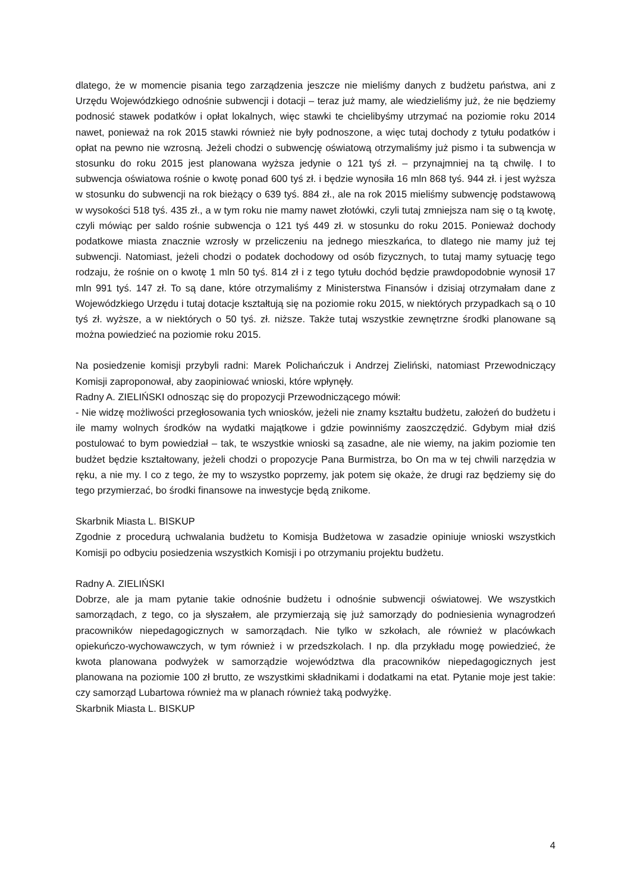dlatego, że w momencie pisania tego zarządzenia jeszcze nie mieliśmy danych z budżetu państwa, ani z Urzędu Wojewódzkiego odnośnie subwencji i dotacji – teraz już mamy, ale wiedzieliśmy już, że nie będziemy podnosić stawek podatków i opłat lokalnych, więc stawki te chcielibyśmy utrzymać na poziomie roku 2014 nawet, ponieważ na rok 2015 stawki również nie były podnoszone, a więc tutaj dochody z tytułu podatków i opłat na pewno nie wzrosną. Jeżeli chodzi o subwencję oświatową otrzymaliśmy już pismo i ta subwencja w stosunku do roku 2015 jest planowana wyższa jedynie o 121 tyś zł. – przynajmniej na tą chwilę. I to subwencja oświatowa rośnie o kwotę ponad 600 tyś zł. i będzie wynosiła 16 mln 868 tyś. 944 zł. i jest wyższa w stosunku do subwencji na rok bieżący o 639 tyś. 884 zł., ale na rok 2015 mieliśmy subwencję podstawową w wysokości 518 tyś. 435 zł., a w tym roku nie mamy nawet złotówki, czyli tutaj zmniejsza nam się o tą kwotę, czyli mówiąc per saldo rośnie subwencja o 121 tyś 449 zł. w stosunku do roku 2015. Ponieważ dochody podatkowe miasta znacznie wzrosły w przeliczeniu na jednego mieszkańca, to dlatego nie mamy już tej subwencji. Natomiast, jeżeli chodzi o podatek dochodowy od osób fizycznych, to tutaj mamy sytuację tego rodzaju, że rośnie on o kwotę 1 mln 50 tyś. 814 zł i z tego tytułu dochód będzie prawdopodobnie wynosił 17 mln 991 tyś. 147 zł. To są dane, które otrzymaliśmy z Ministerstwa Finansów i dzisiaj otrzymałam dane z Wojewódzkiego Urzędu i tutaj dotacje kształtują się na poziomie roku 2015, w niektórych przypadkach są o 10 tyś zł. wyższe, a w niektórych o 50 tyś. zł. niższe. Także tutaj wszystkie zewnętrzne środki planowane są można powiedzieć na poziomie roku 2015.
Na posiedzenie komisji przybyli radni: Marek Polichańczuk i Andrzej Zieliński, natomiast Przewodniczący Komisji zaproponował, aby zaopiniować wnioski, które wpłynęły.
Radny A. ZIELIŃSKI odnosząc się do propozycji Przewodniczącego mówił:
- Nie widzę możliwości przegłosowania tych wniosków, jeżeli nie znamy kształtu budżetu, założeń do budżetu i ile mamy wolnych środków na wydatki majątkowe i gdzie powinniśmy zaoszczędzić. Gdybym miał dziś postulować to bym powiedział – tak, te wszystkie wnioski są zasadne, ale nie wiemy, na jakim poziomie ten budżet będzie kształtowany, jeżeli chodzi o propozycje Pana Burmistrza, bo On ma w tej chwili narzędzia w ręku, a nie my. I co z tego, że my to wszystko poprzemy, jak potem się okaże, że drugi raz będziemy się do tego przymierzać, bo środki finansowe na inwestycje będą znikome.
Skarbnik Miasta L. BISKUP
Zgodnie z procedurą uchwalania budżetu to Komisja Budżetowa w zasadzie opiniuje wnioski wszystkich Komisji po odbyciu posiedzenia wszystkich Komisji i po otrzymaniu projektu budżetu.
Radny A. ZIELIŃSKI
Dobrze, ale ja mam pytanie takie odnośnie budżetu i odnośnie subwencji oświatowej. We wszystkich samorządach, z tego, co ja słyszałem, ale przymierzają się już samorządy do podniesienia wynagrodzeń pracowników niepedagogicznych w samorządach. Nie tylko w szkołach, ale również w placówkach opiekuńczo-wychowawczych, w tym również i w przedszkolach. I np. dla przykładu mogę powiedzieć, że kwota planowana podwyżek w samorządzie województwa dla pracowników niepedagogicznych jest planowana na poziomie 100 zł brutto, ze wszystkimi składnikami i dodatkami na etat. Pytanie moje jest takie: czy samorząd Lubartowa również ma w planach również taką podwyżkę.
Skarbnik Miasta L. BISKUP
4